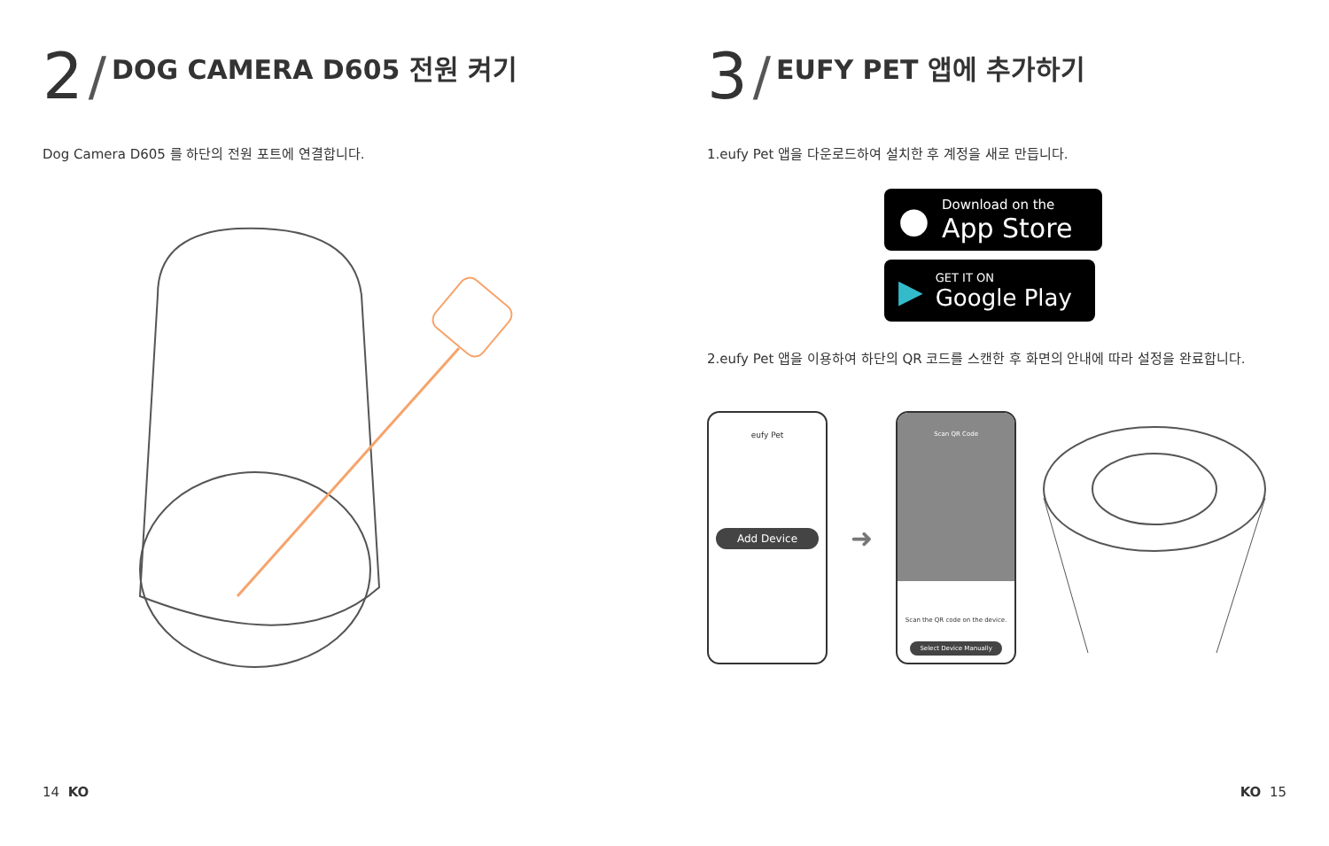2 / DOG CAMERA D605 전원 켜기
Dog Camera D605 를 하단의 전원 포트에 연결합니다.
14 KO
3 / EUFY PET 앱에 추가하기
1.eufy Pet 앱을 다운로드하여 설치한 후 계정을 새로 만듭니다.
●
Download on the
App Store
▶
GET IT ON
Google Play
2.eufy Pet 앱을 이용하여 하단의 QR 코드를 스캔한 후 화면의 안내에 따라 설정을 완료합니다.
eufy Pet
Add Device
➜
Scan QR Code
Scan the QR code on the device.
Select Device Manually
KO 15